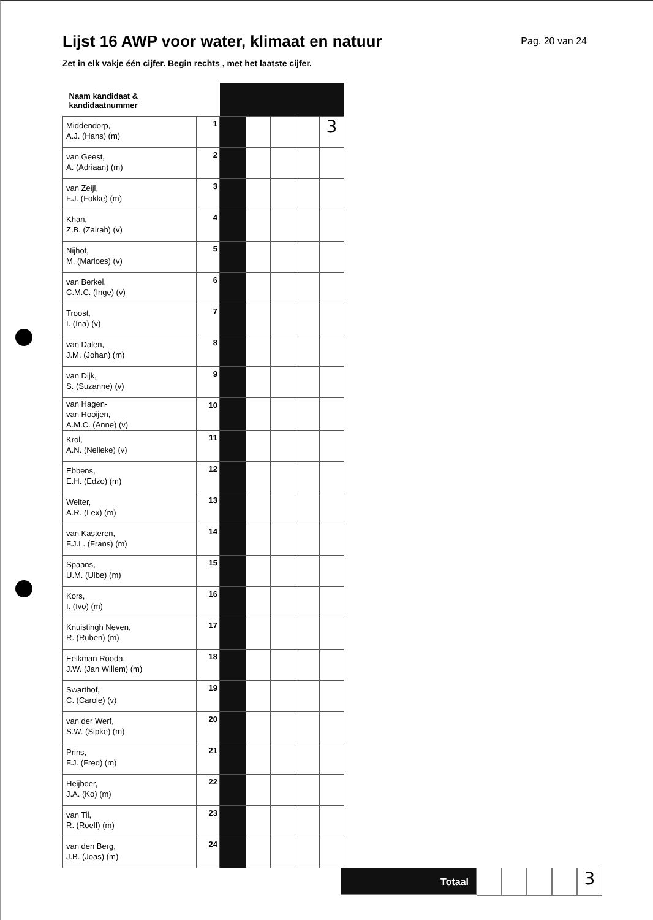Lijst 16 AWP voor water, klimaat en natuur
Pag. 20 van 24
Zet in elk vakje één cijfer. Begin rechts , met het laatste cijfer.
| Naam kandidaat & kandidaatnummer | | | | | | |
| Middendorp, A.J. (Hans) (m) | 1 | | | | | 3 |
| van Geest, A. (Adriaan) (m) | 2 | | | | | |
| van Zeijl, F.J. (Fokke) (m) | 3 | | | | | |
| Khan, Z.B. (Zairah) (v) | 4 | | | | | |
| Nijhof, M. (Marloes) (v) | 5 | | | | | |
| van Berkel, C.M.C. (Inge) (v) | 6 | | | | | |
| Troost, I. (Ina) (v) | 7 | | | | | |
| van Dalen, J.M. (Johan) (m) | 8 | | | | | |
| van Dijk, S. (Suzanne) (v) | 9 | | | | | |
| van Hagen- van Rooijen, A.M.C. (Anne) (v) | 10 | | | | | |
| Krol, A.N. (Nelleke) (v) | 11 | | | | | |
| Ebbens, E.H. (Edzo) (m) | 12 | | | | | |
| Welter, A.R. (Lex) (m) | 13 | | | | | |
| van Kasteren, F.J.L. (Frans) (m) | 14 | | | | | |
| Spaans, U.M. (Ulbe) (m) | 15 | | | | | |
| Kors, I. (Ivo) (m) | 16 | | | | | |
| Knuistingh Neven, R. (Ruben) (m) | 17 | | | | | |
| Eelkman Rooda, J.W. (Jan Willem) (m) | 18 | | | | | |
| Swarthof, C. (Carole) (v) | 19 | | | | | |
| van der Werf, S.W. (Sipke) (m) | 20 | | | | | |
| Prins, F.J. (Fred) (m) | 21 | | | | | |
| Heijboer, J.A. (Ko) (m) | 22 | | | | | |
| van Til, R. (Roelf) (m) | 23 | | | | | |
| van den Berg, J.B. (Joas) (m) | 24 | | | | | |
Totaal
3